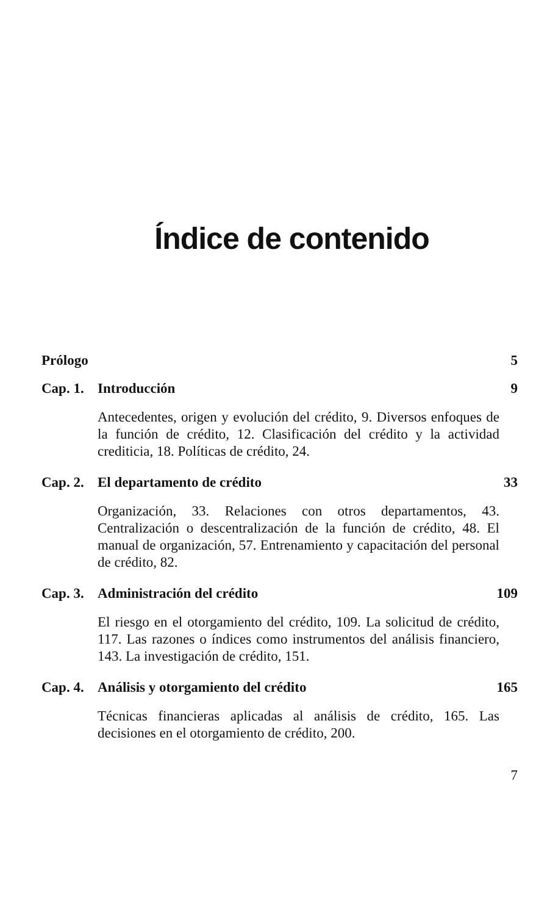Índice de contenido
Prólogo 5
Cap. 1. Introducción 9
Antecedentes, origen y evolución del crédito, 9. Diversos enfoques de la función de crédito, 12. Clasificación del crédito y la actividad crediticia, 18. Políticas de crédito, 24.
Cap. 2. El departamento de crédito 33
Organización, 33. Relaciones con otros departamentos, 43. Centralización o descentralización de la función de crédito, 48. El manual de organización, 57. Entrenamiento y capacitación del personal de crédito, 82.
Cap. 3. Administración del crédito 109
El riesgo en el otorgamiento del crédito, 109. La solicitud de crédito, 117. Las razones o índices como instrumentos del análisis financiero, 143. La investigación de crédito, 151.
Cap. 4. Análisis y otorgamiento del crédito 165
Técnicas financieras aplicadas al análisis de crédito, 165. Las decisiones en el otorgamiento de crédito, 200.
7